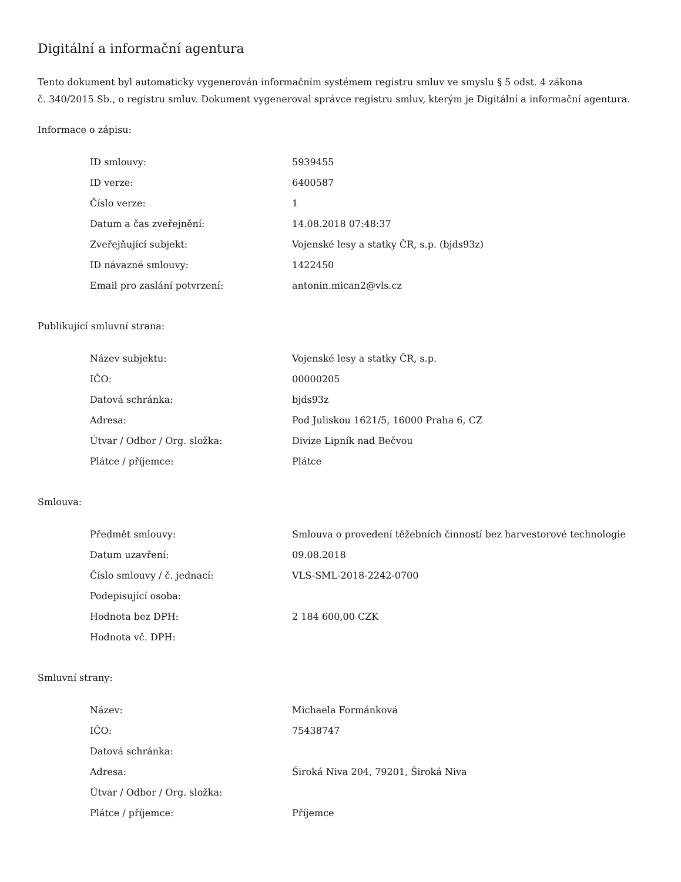Digitální a informační agentura
Tento dokument byl automaticky vygenerován informačním systémem registru smluv ve smyslu § 5 odst. 4 zákona
č. 340/2015 Sb., o registru smluv. Dokument vygeneroval správce registru smluv, kterým je Digitální a informační agentura.
Informace o zápisu:
| ID smlouvy: | 5939455 |
| ID verze: | 6400587 |
| Číslo verze: | 1 |
| Datum a čas zveřejnění: | 14.08.2018 07:48:37 |
| Zveřejňující subjekt: | Vojenské lesy a statky ČR, s.p. (bjds93z) |
| ID návazné smlouvy: | 1422450 |
| Email pro zaslání potvrzení: | antonin.mican2@vls.cz |
Publikující smluvní strana:
| Název subjektu: | Vojenské lesy a statky ČR, s.p. |
| IČO: | 00000205 |
| Datová schránka: | bjds93z |
| Adresa: | Pod Juliskou 1621/5, 16000 Praha 6, CZ |
| Útvar / Odbor / Org. složka: | Divize Lipník nad Bečvou |
| Plátce / příjemce: | Plátce |
Smlouva:
| Předmět smlouvy: | Smlouva o provedení těžebních činností bez harvestorové technologie |
| Datum uzavření: | 09.08.2018 |
| Číslo smlouvy / č. jednací: | VLS-SML-2018-2242-0700 |
| Podepisující osoba: | |
| Hodnota bez DPH: | 2 184 600,00 CZK |
| Hodnota vč. DPH: | |
Smluvní strany:
| Název: | Michaela Formánková |
| IČO: | 75438747 |
| Datová schránka: | |
| Adresa: | Široká Niva 204, 79201, Široká Niva |
| Útvar / Odbor / Org. složka: | |
| Plátce / příjemce: | Příjemce |